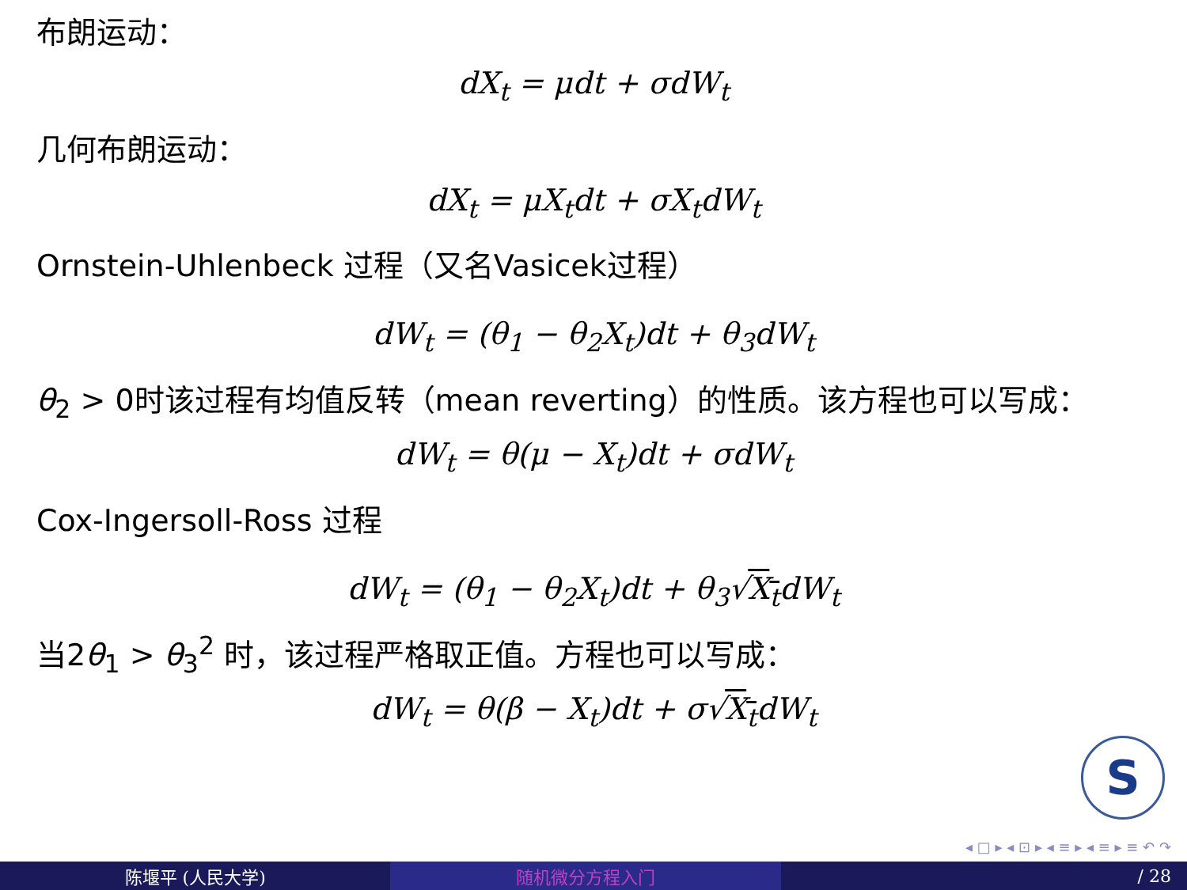布朗运动：
dX<sub>t</sub> = μdt + σdW<sub>t</sub>
几何布朗运动：
dX<sub>t</sub> = μX<sub>t</sub>dt + σX<sub>t</sub>dW<sub>t</sub>
Ornstein-Uhlenbeck 过程（又名Vasicek过程）
dW<sub>t</sub> = (θ<sub>1</sub> − θ<sub>2</sub>X<sub>t</sub>)dt + θ<sub>3</sub>dW<sub>t</sub>
θ<sub>2</sub> > 0时该过程有均值反转（mean reverting）的性质。该方程也可以写成：
dW<sub>t</sub> = θ(μ − X<sub>t</sub>)dt + σdW<sub>t</sub>
Cox-Ingersoll-Ross 过程
dW<sub>t</sub> = (θ<sub>1</sub> − θ<sub>2</sub>X<sub>t</sub>)dt + θ<sub>3</sub>√X<sub>t</sub>dW<sub>t</sub>
当2θ<sub>1</sub> > θ<sub>3</sub><sup>2</sup> 时，该过程严格取正值。方程也可以写成：
dW<sub>t</sub> = θ(β − X<sub>t</sub>)dt + σ√X<sub>t</sub>dW<sub>t</sub>
S
◂ □ ▸ ◂ ⊡ ▸ ◂ ≡ ▸ ◂ ≡ ▸ ≡ ↶ ↷
陈堰平 (人民大学) 随机微分方程入门 / 28